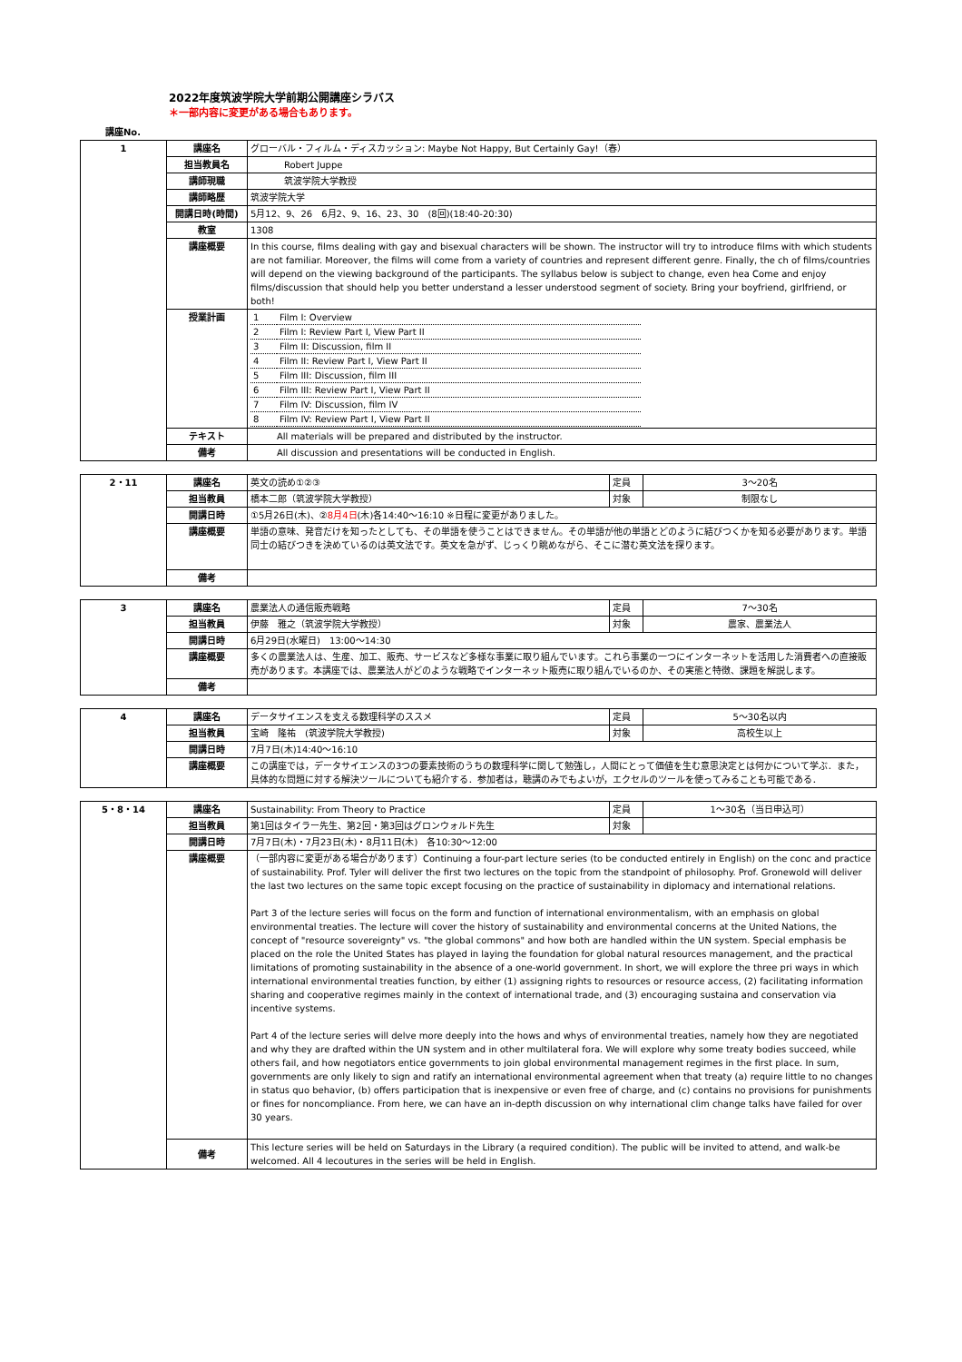2022年度筑波学院大学前期公開講座シラバス
＊一部内容に変更がある場合もあります。
講座No.
| 1 | 講座名 | グローバル・フィルム・ディスカッション: Maybe Not Happy, But Certainly Gay!（春） |
| | 担当教員名 | Robert Juppe |
| | 講師現職 | 筑波学院大学教授 |
| | 講師略歴 | 筑波学院大学 |
| | 開講日時(時間) | 5月12、9、26 6月2、9、16、23、30 (8回)(18:40-20:30) |
| | 教室 | 1308 |
| | 講座概要 | In this course, films dealing with gay and bisexual characters will be shown. The instructor will try to introduce films with which students are not familiar. Moreover, the films will come from a variety of countries and represent different genre. Finally, the ch of films/countries will depend on the viewing background of the participants. The syllabus below is subject to change, even hea Come and enjoy films/discussion that should help you better understand a lesser understood segment of society. Bring your boyfriend, girlfriend, or both! |
| | 授業計画 | / 1 / Film I: Overview / / 2 / Film I: Review Part I, View Part II / / 3 / Film II: Discussion, film II / / 4 / Film II: Review Part I, View Part II / / 5 / Film III: Discussion, film III / / 6 / Film III: Review Part I, View Part II / / 7 / Film IV: Discussion, film IV / / 8 / Film IV: Review Part I, View Part II / |
| | テキスト | All materials will be prepared and distributed by the instructor. |
| | 備考 | All discussion and presentations will be conducted in English. |
| 2・11 | 講座名 | 英文の読め①②③ | 定員 | 3～20名 |
| | 担当教員 | 橋本二郎（筑波学院大学教授） | 対象 | 制限なし |
| | 開講日時 | ①5月26日(木)、② 8月4日 (木)各14:40～16:10 ※日程に変更がありました。 | | |
| | 講座概要 | 単語の意味、発音だけを知ったとしても、その単語を使うことはできません。その単語が他の単語とどのように結びつくかを知る必要があります。単語同士の結びつきを決めているのは英文法です。英文を急がず、じっくり眺めながら、そこに潜む英文法を探ります。 | | |
| | 備考 | | | |
| 3 | 講座名 | 農業法人の通信販売戦略 | 定員 | 7～30名 |
| | 担当教員 | 伊藤 雅之（筑波学院大学教授） | 対象 | 農家、農業法人 |
| | 開講日時 | 6月29日(水曜日) 13:00～14:30 | | |
| | 講座概要 | 多くの農業法人は、生産、加工、販売、サービスなど多様な事業に取り組んでいます。これら事業の一つにインターネットを活用した消費者への直接販売があります。本講座では、農業法人がどのような戦略でインターネット販売に取り組んでいるのか、その実態と特徴、課題を解説します。 | | |
| | 備考 | | | |
| 4 | 講座名 | データサイエンスを支える数理科学のススメ | 定員 | 5～30名以内 |
| | 担当教員 | 宝崎 隆祐 (筑波学院大学教授) | 対象 | 高校生以上 |
| | 開講日時 | 7月7日(木)14:40～16:10 | | |
| | 講座概要 | この講座では，データサイエンスの3つの要素技術のうちの数理科学に関して勉強し，人間にとって価値を生む意思決定とは何かについて学ぶ．また，具体的な問題に対する解決ツールについても紹介する．参加者は，聴講のみでもよいが，エクセルのツールを使ってみることも可能である． | | |
| 5・8・14 | 講座名 | Sustainability: From Theory to Practice | 定員 | 1～30名（当日申込可） |
| | 担当教員 | 第1回はタイラー先生、第2回・第3回はグロンウォルド先生 | 対象 | |
| | 開講日時 | 7月7日(木)・7月23日(木)・8月11日(木) 各10:30～12:00 | | |
| | 講座概要 | （一部内容に変更がある場合があります）Continuing a four-part lecture series (to be conducted entirely in English) on the conc and practice of sustainability. Prof. Tyler will deliver the first two lectures on the topic from the standpoint of philosophy. Prof. Gronewold will deliver the last two lectures on the same topic except focusing on the practice of sustainability in diplomacy and international relations. Part 3 of the lecture series will focus on the form and function of international environmentalism, with an emphasis on global environmental treaties. The lecture will cover the history of sustainability and environmental concerns at the United Nations, the concept of "resource sovereignty" vs. "the global commons" and how both are handled within the UN system. Special emphasis be placed on the role the United States has played in laying the foundation for global natural resources management, and the practical limitations of promoting sustainability in the absence of a one-world government. In short, we will explore the three pri ways in which international environmental treaties function, by either (1) assigning rights to resources or resource access, (2) facilitating information sharing and cooperative regimes mainly in the context of international trade, and (3) encouraging sustaina and conservation via incentive systems. Part 4 of the lecture series will delve more deeply into the hows and whys of environmental treaties, namely how they are negotiated and why they are drafted within the UN system and in other multilateral fora. We will explore why some treaty bodies succeed, while others fail, and how negotiators entice governments to join global environmental management regimes in the first place. In sum, governments are only likely to sign and ratify an international environmental agreement when that treaty (a) require little to no changes in status quo behavior, (b) offers participation that is inexpensive or even free of charge, and (c) contains no provisions for punishments or fines for noncompliance. From here, we can have an in-depth discussion on why international clim change talks have failed for over 30 years. | | |
| | 備考 | This lecture series will be held on Saturdays in the Library (a required condition). The public will be invited to attend, and walk-be welcomed. All 4 lecoutures in the series will be held in English. | | |